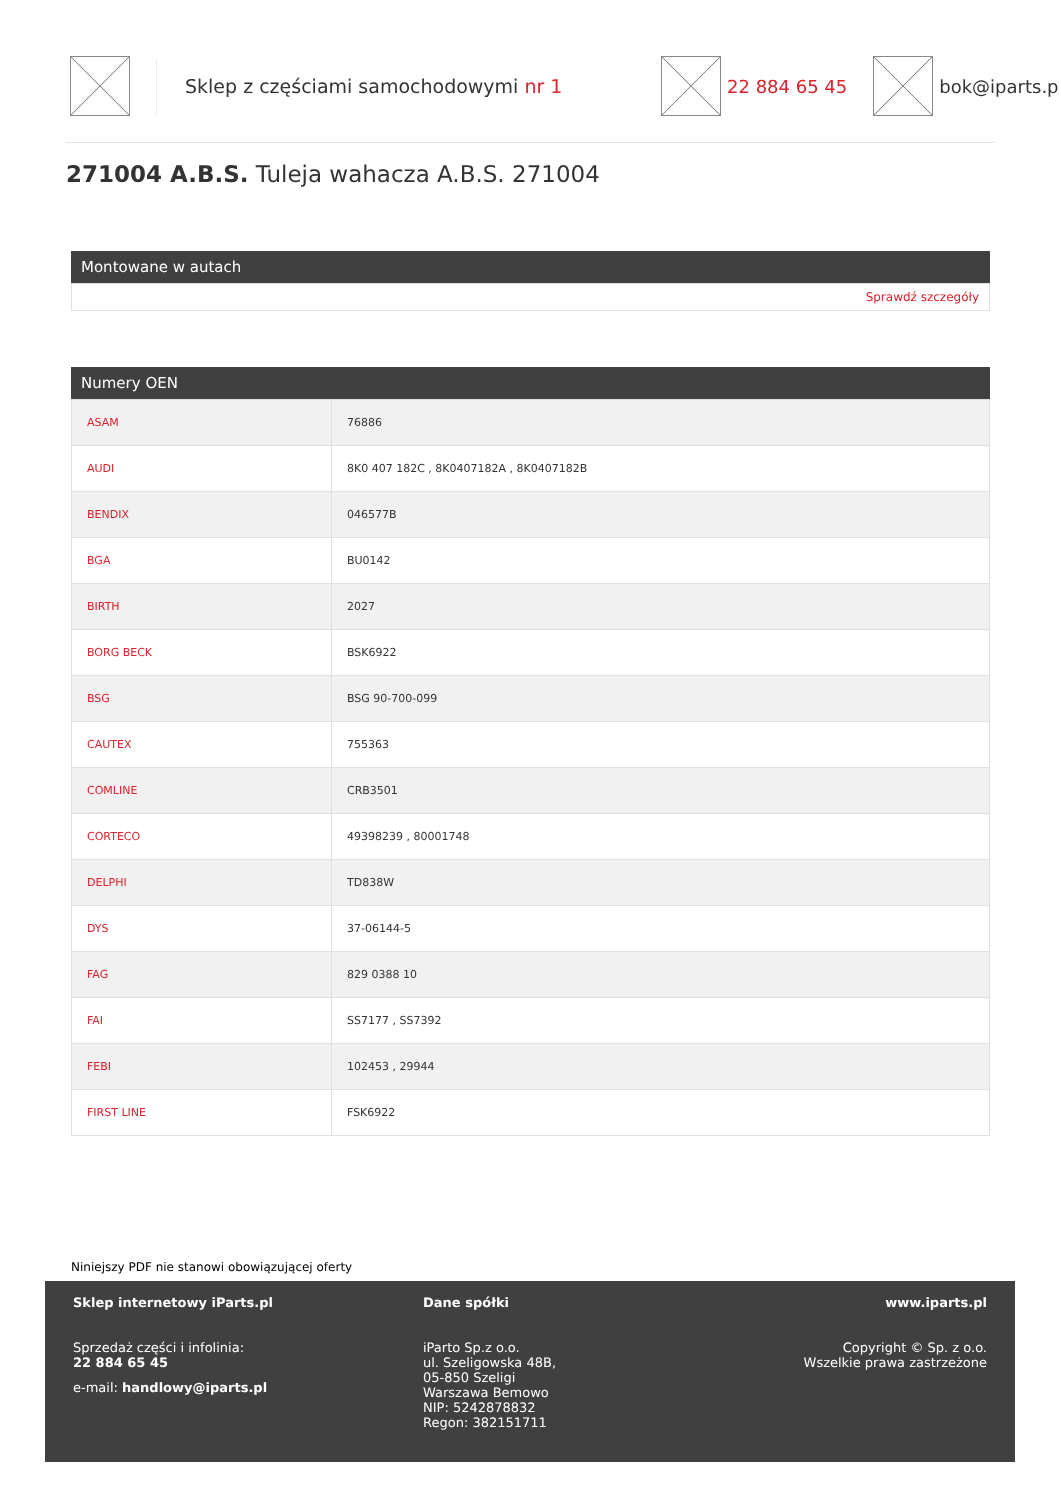Sklep z częściami samochodowymi nr 1 22 884 65 45 bok@iparts.p
271004 A.B.S. Tuleja wahacza A.B.S. 271004
Montowane w autach
Sprawdź szczegóły
Numery OEN
| ASAM | 76886 |
| AUDI | 8K0 407 182C , 8K0407182A , 8K0407182B |
| BENDIX | 046577B |
| BGA | BU0142 |
| BIRTH | 2027 |
| BORG BECK | BSK6922 |
| BSG | BSG 90-700-099 |
| CAUTEX | 755363 |
| COMLINE | CRB3501 |
| CORTECO | 49398239 , 80001748 |
| DELPHI | TD838W |
| DYS | 37-06144-5 |
| FAG | 829 0388 10 |
| FAI | SS7177 , SS7392 |
| FEBI | 102453 , 29944 |
| FIRST LINE | FSK6922 |
Niniejszy PDF nie stanowi obowiązującej oferty
Sklep internetowy iParts.pl
Sprzedaż części i infolinia:
22 884 65 45
e-mail: handlowy@iparts.pl
Dane spółki
iParto Sp.z o.o.
ul. Szeligowska 48B,
05-850 Szeligi
Warszawa Bemowo
NIP: 5242878832
Regon: 382151711
www.iparts.pl
Copyright © Sp. z o.o.
Wszelkie prawa zastrzeżone